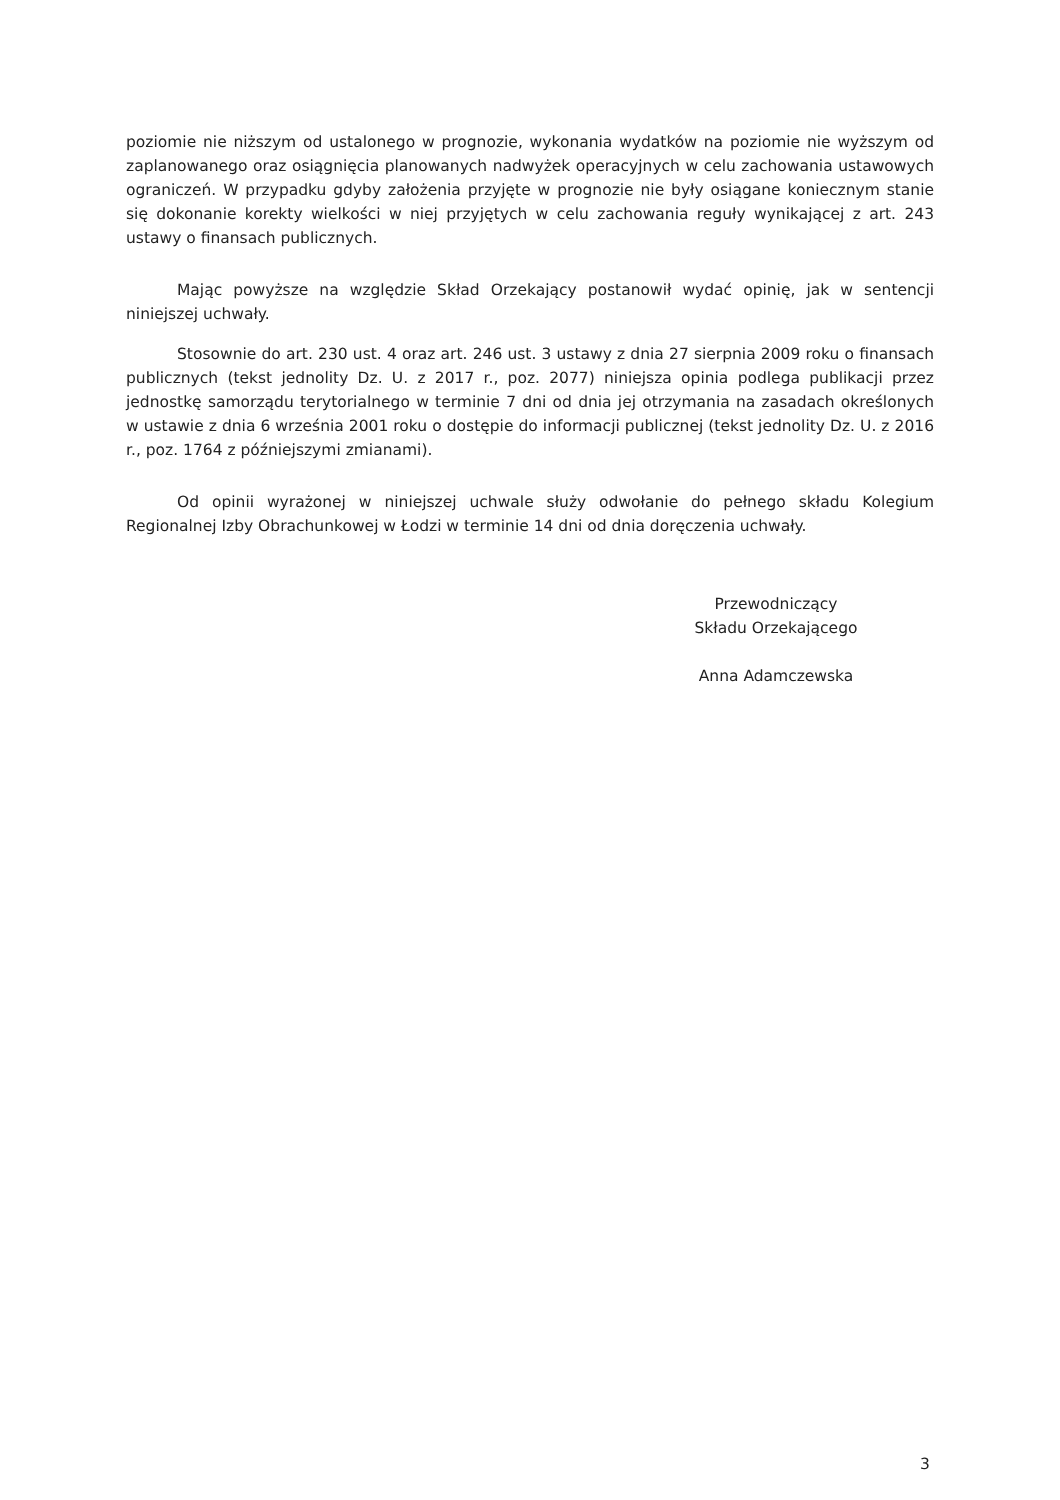poziomie nie niższym od ustalonego w prognozie, wykonania wydatków na poziomie nie wyższym od zaplanowanego oraz osiągnięcia planowanych nadwyżek operacyjnych w celu zachowania ustawowych ograniczeń. W przypadku gdyby założenia przyjęte w prognozie nie były osiągane koniecznym stanie się dokonanie korekty wielkości w niej przyjętych w celu zachowania reguły wynikającej z art. 243 ustawy o finansach publicznych.
Mając powyższe na względzie Skład Orzekający postanowił wydać opinię, jak w sentencji niniejszej uchwały.
Stosownie do art. 230 ust. 4 oraz art. 246 ust. 3 ustawy z dnia 27 sierpnia 2009 roku o finansach publicznych (tekst jednolity Dz. U. z 2017 r., poz. 2077) niniejsza opinia podlega publikacji przez jednostkę samorządu terytorialnego w terminie 7 dni od dnia jej otrzymania na zasadach określonych w ustawie z dnia 6 września 2001 roku o dostępie do informacji publicznej (tekst jednolity Dz. U. z 2016 r., poz. 1764 z późniejszymi zmianami).
Od opinii wyrażonej w niniejszej uchwale służy odwołanie do pełnego składu Kolegium Regionalnej Izby Obrachunkowej w Łodzi w terminie 14 dni od dnia doręczenia uchwały.
Przewodniczący
Składu Orzekającego
Anna Adamczewska
3